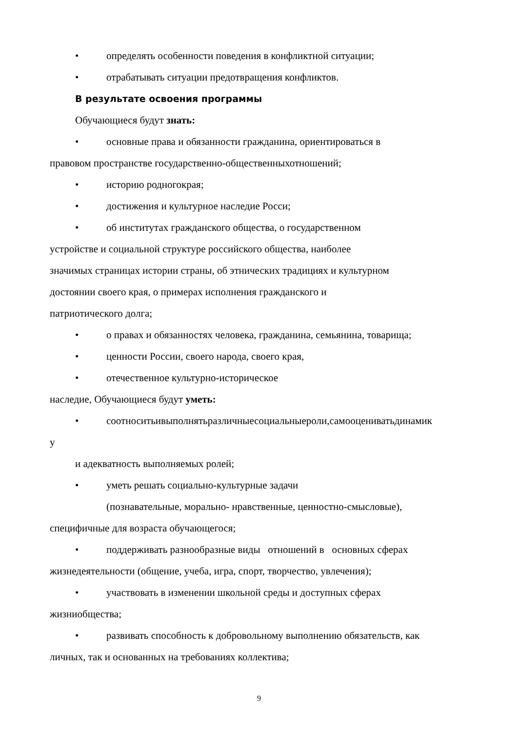• определять особенности поведения в конфликтной ситуации;
• отрабатывать ситуации предотвращения конфликтов.
В результате освоения программы
Обучающиеся будут знать:
• основные права и обязанности гражданина, ориентироваться в
правовом пространстве государственно-общественныхотношений;
• историю родногокрая;
• достижения и культурное наследие Росси;
• об институтах гражданского общества, о государственном
устройстве и социальной структуре российского общества, наиболее
значимых страницах истории страны, об этнических традициях и культурном
достоянии своего края, о примерах исполнения гражданского и
патриотического долга;
• о правах и обязанностях человека, гражданина, семьянина, товарища;
• ценности России, своего народа, своего края,
• отечественное культурно-историческое
наследие, Обучающиеся будут уметь:
• соотноситьивыполнятьразличныесоциальныероли,самооцениватьдинамик
у
и адекватность выполняемых ролей;
• уметь решать социально-культурные задачи
(познавательные, морально- нравственные, ценностно-смысловые),
специфичные для возраста обучающегося;
• поддерживать разнообразные виды отношений в основных сферах
жизнедеятельности (общение, учеба, игра, спорт, творчество, увлечения);
• участвовать в изменении школьной среды и доступных сферах
жизниобщества;
• развивать способность к добровольному выполнению обязательств, как
личных, так и основанных на требованиях коллектива;
9